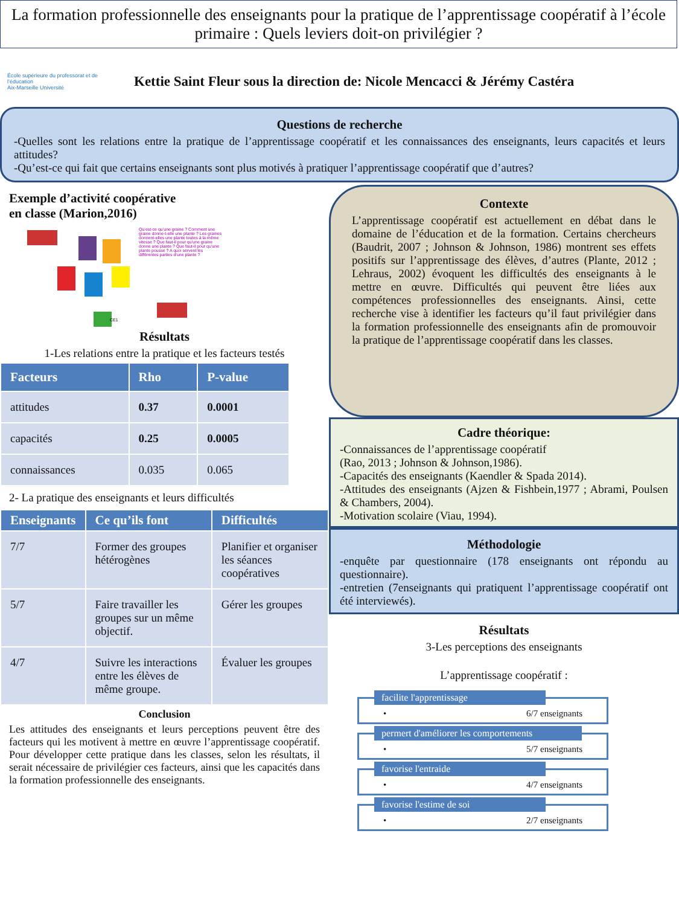La formation professionnelle des enseignants pour la pratique de l’apprentissage coopératif à l’école primaire : Quels leviers doit-on privilégier ?
École supérieure du professorat et de l’éducation
Aix-Marseille Université
Kettie Saint Fleur sous la direction de: Nicole Mencacci & Jérémy Castéra
Questions de recherche
-Quelles sont les relations entre la pratique de l’apprentissage coopératif et les connaissances des enseignants, leurs capacités et leurs attitudes?
-Qu’est-ce qui fait que certains enseignants sont plus motivés à pratiquer l’apprentissage coopératif que d’autres?
Exemple d’activité coopérative
en classe (Marion,2016)
Qu’est-ce qu’une graine ? Comment une graine donne-t-elle une plante ? Les graines donnent-elles une plante toutes à la même vitesse ? Que faut-il pour qu’une graine donne une plante ? Que faut-il pour qu’une plante pousse ? A quoi servent les différentes parties d’une plante ?
CE1
Résultats
1-Les relations entre la pratique et les facteurs testés
| Facteurs | Rho | P-value |
| --- | --- | --- |
| attitudes | 0.37 | 0.0001 |
| capacités | 0.25 | 0.0005 |
| connaissances | 0.035 | 0.065 |
2- La pratique des enseignants et leurs difficultés
| Enseignants | Ce qu’ils font | Difficultés |
| --- | --- | --- |
| 7/7 | Former des groupes hétérogènes | Planifier et organiser les séances coopératives |
| 5/7 | Faire travailler les groupes sur un même objectif. | Gérer les groupes |
| 4/7 | Suivre les interactions entre les élèves de même groupe. | Évaluer les groupes |
Conclusion
Les attitudes des enseignants et leurs perceptions peuvent être des facteurs qui les motivent à mettre en œuvre l’apprentissage coopératif. Pour développer cette pratique dans les classes, selon les résultats, il serait nécessaire de privilégier ces facteurs, ainsi que les capacités dans la formation professionnelle des enseignants.
Contexte
L’apprentissage coopératif est actuellement en débat dans le domaine de l’éducation et de la formation. Certains chercheurs (Baudrit, 2007 ; Johnson & Johnson, 1986) montrent ses effets positifs sur l’apprentissage des élèves, d’autres (Plante, 2012 ; Lehraus, 2002) évoquent les difficultés des enseignants à le mettre en œuvre. Difficultés qui peuvent être liées aux compétences professionnelles des enseignants. Ainsi, cette recherche vise à identifier les facteurs qu’il faut privilégier dans la formation professionnelle des enseignants afin de promouvoir la pratique de l’apprentissage coopératif dans les classes.
Cadre théorique:
-Connaissances de l’apprentissage coopératif
(Rao, 2013 ; Johnson & Johnson,1986).
-Capacités des enseignants (Kaendler & Spada 2014).
-Attitudes des enseignants (Ajzen & Fishbein,1977 ; Abrami, Poulsen & Chambers, 2004).
-Motivation scolaire (Viau, 1994).
Méthodologie
-enquête par questionnaire (178 enseignants ont répondu au questionnaire).
-entretien (7enseignants qui pratiquent l’apprentissage coopératif ont été interviewés).
Résultats
3-Les perceptions des enseignants
L’apprentissage coopératif :
facilite l'apprentissage
• 6/7 enseignants
permert d'améliorer les comportements
• 5/7 enseignants
favorise l'entraide
• 4/7 enseignants
favorise l'estime de soi
• 2/7 enseignants